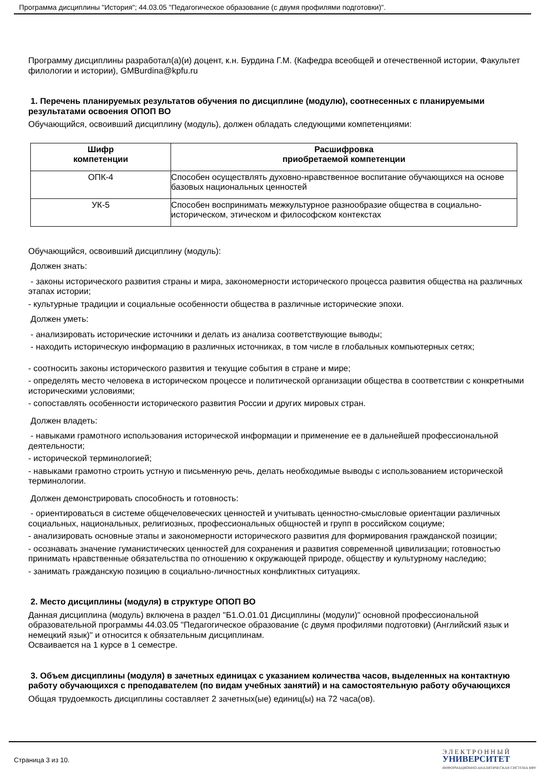Программа дисциплины "История"; 44.03.05 "Педагогическое образование (с двумя профилями подготовки)".
Программу дисциплины разработал(а)(и) доцент, к.н. Бурдина Г.М. (Кафедра всеобщей и отечественной истории, Факультет филологии и истории), GMBurdina@kpfu.ru
1. Перечень планируемых результатов обучения по дисциплине (модулю), соотнесенных с планируемыми результатами освоения ОПОП ВО
Обучающийся, освоивший дисциплину (модуль), должен обладать следующими компетенциями:
| Шифр компетенции | Расшифровка приобретаемой компетенции |
| --- | --- |
| ОПК-4 | Способен осуществлять духовно-нравственное воспитание обучающихся на основе базовых национальных ценностей |
| УК-5 | Способен воспринимать межкультурное разнообразие общества в социально-историческом, этическом и философском контекстах |
Обучающийся, освоивший дисциплину (модуль):
Должен знать:
- законы исторического развития страны и мира, закономерности исторического процесса развития общества на различных этапах истории;
- культурные традиции и социальные особенности общества в различные исторические эпохи.
Должен уметь:
- анализировать исторические источники и делать из анализа соответствующие выводы;
- находить историческую информацию в различных источниках, в том числе в глобальных компьютерных сетях;
- соотносить законы исторического развития и текущие события в стране и мире;
- определять место человека в историческом процессе и политической организации общества в соответствии с конкретными историческими условиями;
- сопоставлять особенности исторического развития России и других мировых стран.
Должен владеть:
- навыками грамотного использования исторической информации и применение ее в дальнейшей профессиональной деятельности;
- исторической терминологией;
- навыками грамотно строить устную и письменную речь, делать необходимые выводы с использованием исторической терминологии.
Должен демонстрировать способность и готовность:
- ориентироваться в системе общечеловеческих ценностей и учитывать ценностно-смысловые ориентации различных социальных, национальных, религиозных, профессиональных общностей и групп в российском социуме;
- анализировать основные этапы и закономерности исторического развития для формирования гражданской позиции;
- осознавать значение гуманистических ценностей для сохранения и развития современной цивилизации; готовностью принимать нравственные обязательства по отношению к окружающей природе, обществу и культурному наследию;
- занимать гражданскую позицию в социально-личностных конфликтных ситуациях.
2. Место дисциплины (модуля) в структуре ОПОП ВО
Данная дисциплина (модуль) включена в раздел "Б1.О.01.01 Дисциплины (модули)" основной профессиональной образовательной программы 44.03.05 "Педагогическое образование (с двумя профилями подготовки) (Английский язык и немецкий язык)" и относится к обязательным дисциплинам.
Осваивается на 1 курсе в 1 семестре.
3. Объем дисциплины (модуля) в зачетных единицах с указанием количества часов, выделенных на контактную работу обучающихся с преподавателем (по видам учебных занятий) и на самостоятельную работу обучающихся
Общая трудоемкость дисциплины составляет 2 зачетных(ые) единиц(ы) на 72 часа(ов).
Страница 3 из 10. Э Л Е К Т Р О Н Н Ы Й
УНИВЕРСИТЕТ
ИНФОРМАЦИОННО-АНАЛИТИЧЕСКАЯ СИСТЕМА КФУ